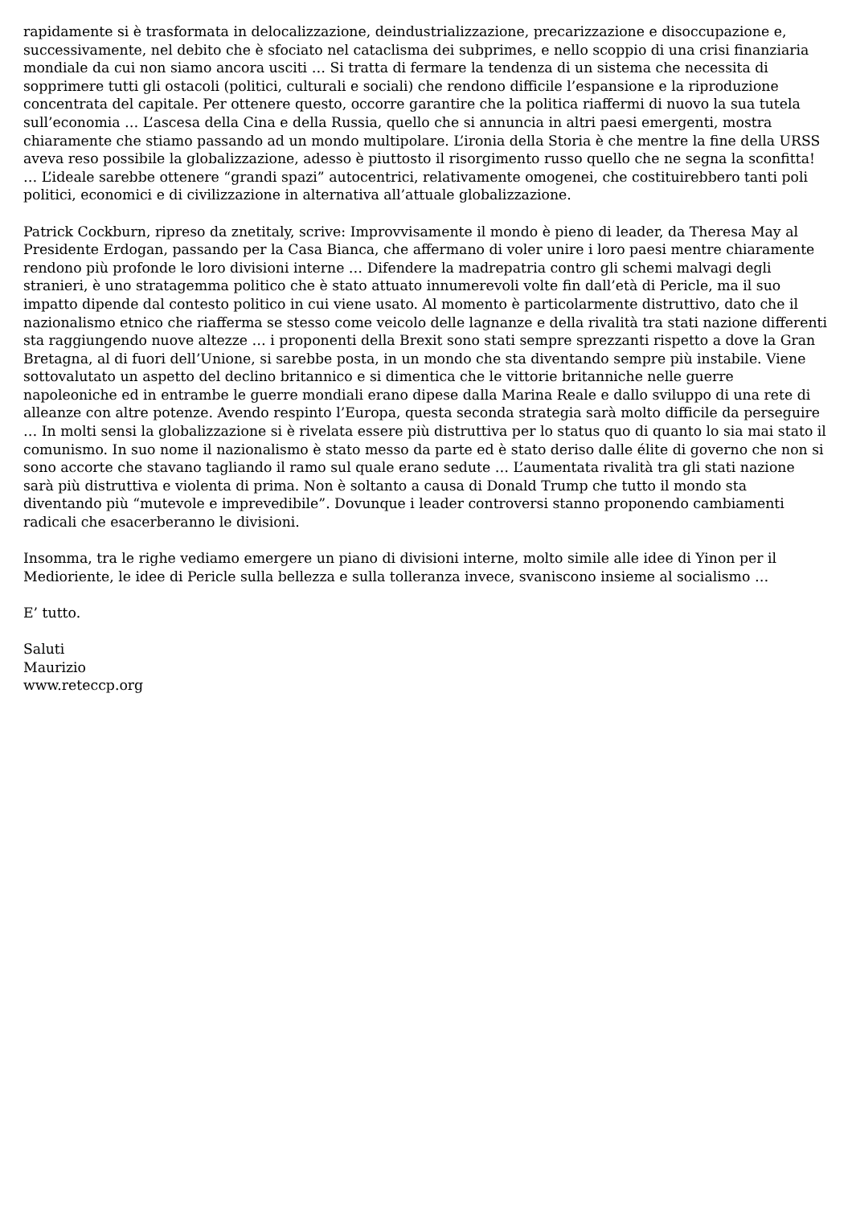rapidamente si è trasformata in delocalizzazione, deindustrializzazione, precarizzazione e disoccupazione e, successivamente, nel debito che è sfociato nel cataclisma dei subprimes, e nello scoppio di una crisi finanziaria mondiale da cui non siamo ancora usciti … Si tratta di fermare la tendenza di un sistema che necessita di sopprimere tutti gli ostacoli (politici, culturali e sociali) che rendono difficile l’espansione e la riproduzione concentrata del capitale. Per ottenere questo, occorre garantire che la politica riaffermi di nuovo la sua tutela sull’economia … L’ascesa della Cina e della Russia, quello che si annuncia in altri paesi emergenti, mostra chiaramente che stiamo passando ad un mondo multipolare. L’ironia della Storia è che mentre la fine della URSS aveva reso possibile la globalizzazione, adesso è piuttosto il risorgimento russo quello che ne segna la sconfitta! … L’ideale sarebbe ottenere “grandi spazi” autocentrici, relativamente omogenei, che costituirebbero tanti poli politici, economici e di civilizzazione in alternativa all’attuale globalizzazione.
Patrick Cockburn, ripreso da znetitaly, scrive: Improvvisamente il mondo è pieno di leader, da Theresa May al Presidente Erdogan, passando per la Casa Bianca, che affermano di voler unire i loro paesi mentre chiaramente rendono più profonde le loro divisioni interne … Difendere la madrepatria contro gli schemi malvagi degli stranieri, è uno stratagemma politico che è stato attuato innumerevoli volte fin dall’età di Pericle, ma il suo impatto dipende dal contesto politico in cui viene usato. Al momento è particolarmente distruttivo, dato che il nazionalismo etnico che riafferma se stesso come veicolo delle lagnanze e della rivalità tra stati nazione differenti sta raggiungendo nuove altezze … i proponenti della Brexit sono stati sempre sprezzanti rispetto a dove la Gran Bretagna, al di fuori dell’Unione, si sarebbe posta, in un mondo che sta diventando sempre più instabile. Viene sottovalutato un aspetto del declino britannico e si dimentica che le vittorie britanniche nelle guerre napoleoniche ed in entrambe le guerre mondiali erano dipese dalla Marina Reale e dallo sviluppo di una rete di alleanze con altre potenze. Avendo respinto l’Europa, questa seconda strategia sarà molto difficile da perseguire … In molti sensi la globalizzazione si è rivelata essere più distruttiva per lo status quo di quanto lo sia mai stato il comunismo. In suo nome il nazionalismo è stato messo da parte ed è stato deriso dalle élite di governo che non si sono accorte che stavano tagliando il ramo sul quale erano sedute … L’aumentata rivalità tra gli stati nazione sarà più distruttiva e violenta di prima. Non è soltanto a causa di Donald Trump che tutto il mondo sta diventando più “mutevole e imprevedibile”. Dovunque i leader controversi stanno proponendo cambiamenti radicali che esacerberanno le divisioni.
Insomma, tra le righe vediamo emergere un piano di divisioni interne, molto simile alle idee di Yinon per il Medioriente, le idee di Pericle sulla bellezza e sulla tolleranza invece, svaniscono insieme al socialismo …
E’ tutto.
Saluti
Maurizio
www.reteccp.org